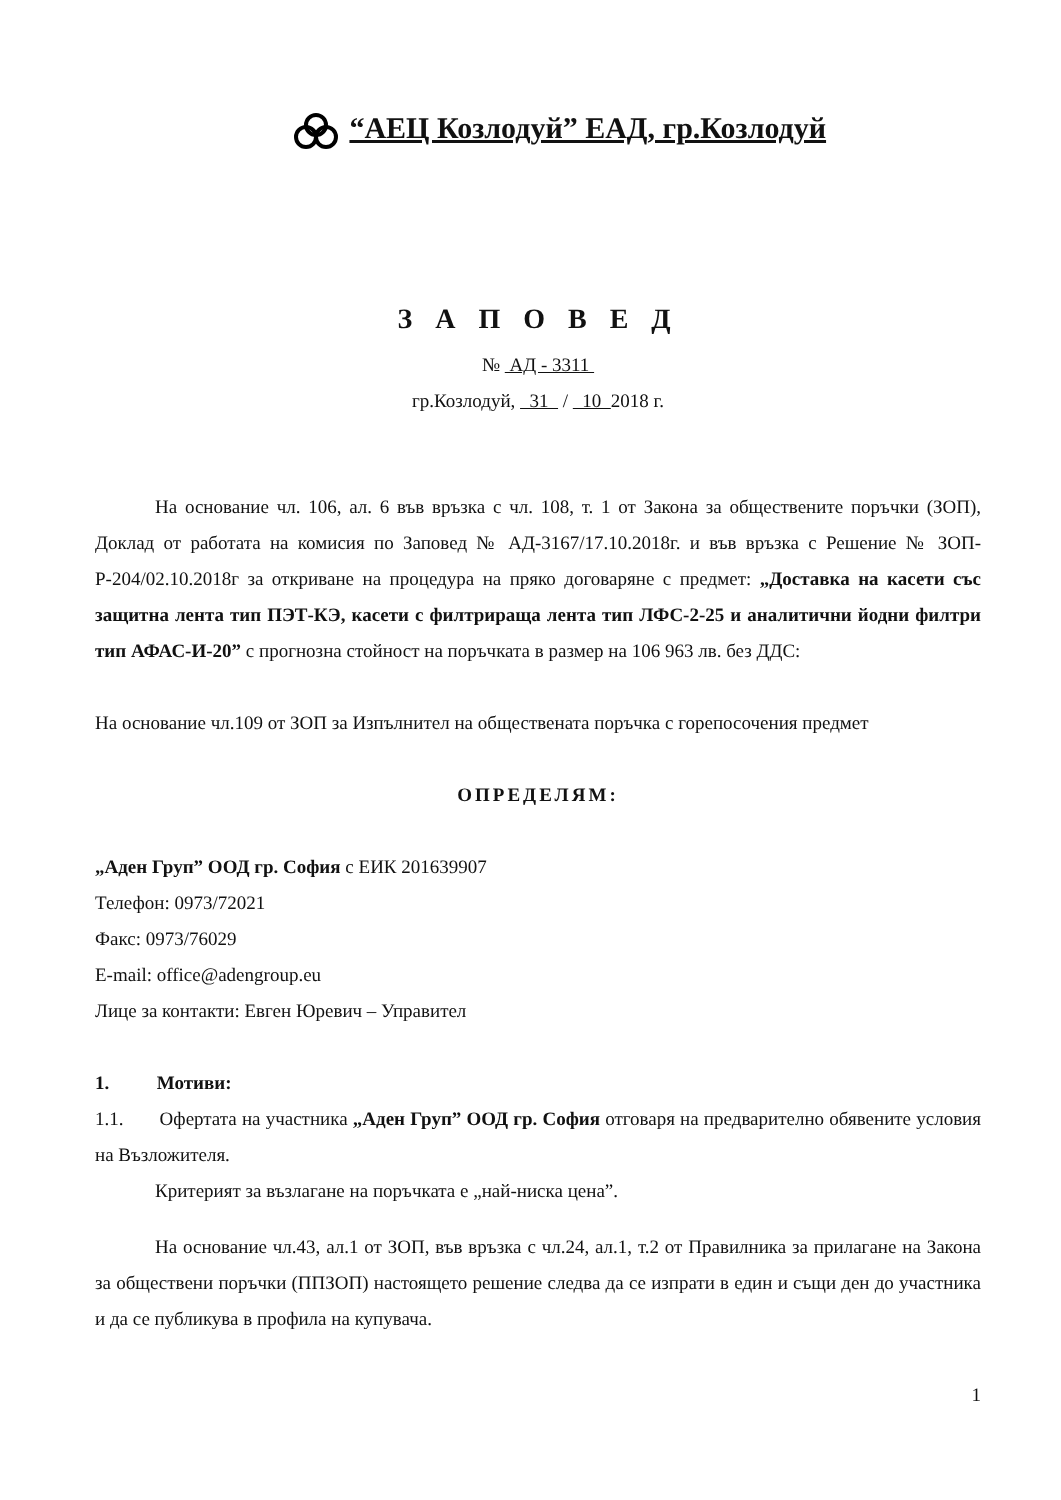“АЕЦ Козлодуй” ЕАД, гр.Козлодуй
З А П О В Е Д
№ АД - 3311
гр.Козлодуй, 31 / 10 2018 г.
На основание чл. 106, ал. 6 във връзка с чл. 108, т. 1 от Закона за обществените поръчки (ЗОП), Доклад от работата на комисия по Заповед № АД-3167/17.10.2018г. и във връзка с Решение № ЗОП-Р-204/02.10.2018г за откриване на процедура на пряко договаряне с предмет: „Доставка на касети със защитна лента тип ПЭТ-КЭ, касети с филтрираща лента тип ЛФС-2-25 и аналитични йодни филтри тип АФАС-И-20” с прогнозна стойност на поръчката в размер на 106 963 лв. без ДДС:
На основание чл.109 от ЗОП за Изпълнител на обществената поръчка с горепосочения предмет
ОПРЕДЕЛЯМ:
„Аден Груп” ООД гр. София с ЕИК 201639907
Телефон: 0973/72021
Факс: 0973/76029
E-mail: office@adengroup.eu
Лице за контакти: Евген Юревич – Управител
1. Мотиви:
1.1. Офертата на участника „Аден Груп” ООД гр. София отговаря на предварително обявените условия на Възложителя.
Критерият за възлагане на поръчката е „най-ниска цена”.
На основание чл.43, ал.1 от ЗОП, във връзка с чл.24, ал.1, т.2 от Правилника за прилагане на Закона за обществени поръчки (ППЗОП) настоящето решение следва да се изпрати в един и същи ден до участника и да се публикува в профила на купувача.
1